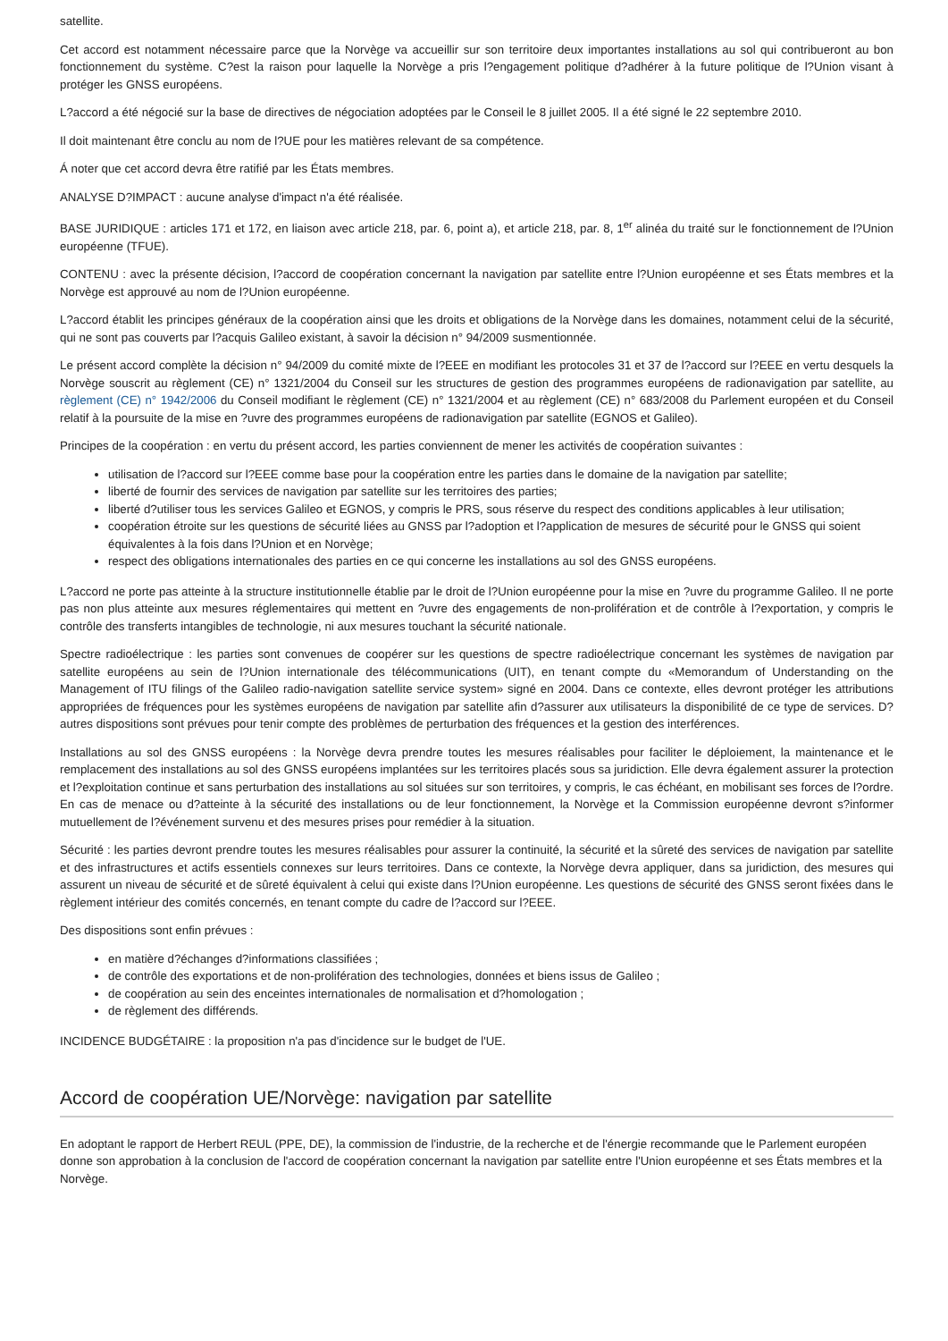satellite.
Cet accord est notamment nécessaire parce que la Norvège va accueillir sur son territoire deux importantes installations au sol qui contribueront au bon fonctionnement du système. C?est la raison pour laquelle la Norvège a pris l?engagement politique d?adhérer à la future politique de l?Union visant à protéger les GNSS européens.
L?accord a été négocié sur la base de directives de négociation adoptées par le Conseil le 8 juillet 2005. Il a été signé le 22 septembre 2010.
Il doit maintenant être conclu au nom de l?UE pour les matières relevant de sa compétence.
Á noter que cet accord devra être ratifié par les États membres.
ANALYSE D?IMPACT : aucune analyse d'impact n'a été réalisée.
BASE JURIDIQUE : articles 171 et 172, en liaison avec article 218, par. 6, point a), et article 218, par. 8, 1<sup>er</sup> alinéa du traité sur le fonctionnement de l?Union européenne (TFUE).
CONTENU : avec la présente décision, l?accord de coopération concernant la navigation par satellite entre l?Union européenne et ses États membres et la Norvège est approuvé au nom de l?Union européenne.
L?accord établit les principes généraux de la coopération ainsi que les droits et obligations de la Norvège dans les domaines, notamment celui de la sécurité, qui ne sont pas couverts par l?acquis Galileo existant, à savoir la décision n° 94/2009 susmentionnée.
Le présent accord complète la décision n° 94/2009 du comité mixte de l?EEE en modifiant les protocoles 31 et 37 de l?accord sur l?EEE en vertu desquels la Norvège souscrit au règlement (CE) n° 1321/2004 du Conseil sur les structures de gestion des programmes européens de radionavigation par satellite, au règlement (CE) n° 1942/2006 du Conseil modifiant le règlement (CE) n° 1321/2004 et au règlement (CE) n° 683/2008 du Parlement européen et du Conseil relatif à la poursuite de la mise en ?uvre des programmes européens de radionavigation par satellite (EGNOS et Galileo).
Principes de la coopération : en vertu du présent accord, les parties conviennent de mener les activités de coopération suivantes :
utilisation de l?accord sur l?EEE comme base pour la coopération entre les parties dans le domaine de la navigation par satellite;
liberté de fournir des services de navigation par satellite sur les territoires des parties;
liberté d?utiliser tous les services Galileo et EGNOS, y compris le PRS, sous réserve du respect des conditions applicables à leur utilisation;
coopération étroite sur les questions de sécurité liées au GNSS par l?adoption et l?application de mesures de sécurité pour le GNSS qui soient équivalentes à la fois dans l?Union et en Norvège;
respect des obligations internationales des parties en ce qui concerne les installations au sol des GNSS européens.
L?accord ne porte pas atteinte à la structure institutionnelle établie par le droit de l?Union européenne pour la mise en ?uvre du programme Galileo. Il ne porte pas non plus atteinte aux mesures réglementaires qui mettent en ?uvre des engagements de non-prolifération et de contrôle à l?exportation, y compris le contrôle des transferts intangibles de technologie, ni aux mesures touchant la sécurité nationale.
Spectre radioélectrique : les parties sont convenues de coopérer sur les questions de spectre radioélectrique concernant les systèmes de navigation par satellite européens au sein de l?Union internationale des télécommunications (UIT), en tenant compte du «Memorandum of Understanding on the Management of ITU filings of the Galileo radio-navigation satellite service system» signé en 2004. Dans ce contexte, elles devront protéger les attributions appropriées de fréquences pour les systèmes européens de navigation par satellite afin d?assurer aux utilisateurs la disponibilité de ce type de services. D?autres dispositions sont prévues pour tenir compte des problèmes de perturbation des fréquences et la gestion des interférences.
Installations au sol des GNSS européens : la Norvège devra prendre toutes les mesures réalisables pour faciliter le déploiement, la maintenance et le remplacement des installations au sol des GNSS européens implantées sur les territoires placés sous sa juridiction. Elle devra également assurer la protection et l?exploitation continue et sans perturbation des installations au sol situées sur son territoires, y compris, le cas échéant, en mobilisant ses forces de l?ordre. En cas de menace ou d?atteinte à la sécurité des installations ou de leur fonctionnement, la Norvège et la Commission européenne devront s?informer mutuellement de l?événement survenu et des mesures prises pour remédier à la situation.
Sécurité : les parties devront prendre toutes les mesures réalisables pour assurer la continuité, la sécurité et la sûreté des services de navigation par satellite et des infrastructures et actifs essentiels connexes sur leurs territoires. Dans ce contexte, la Norvège devra appliquer, dans sa juridiction, des mesures qui assurent un niveau de sécurité et de sûreté équivalent à celui qui existe dans l?Union européenne. Les questions de sécurité des GNSS seront fixées dans le règlement intérieur des comités concernés, en tenant compte du cadre de l?accord sur l?EEE.
Des dispositions sont enfin prévues :
en matière d?échanges d?informations classifiées ;
de contrôle des exportations et de non-prolifération des technologies, données et biens issus de Galileo ;
de coopération au sein des enceintes internationales de normalisation et d?homologation ;
de règlement des différends.
INCIDENCE BUDGÉTAIRE : la proposition n'a pas d'incidence sur le budget de l'UE.
Accord de coopération UE/Norvège: navigation par satellite
En adoptant le rapport de Herbert REUL (PPE, DE), la commission de l'industrie, de la recherche et de l'énergie recommande que le Parlement européen donne son approbation à la conclusion de l'accord de coopération concernant la navigation par satellite entre l'Union européenne et ses États membres et la Norvège.